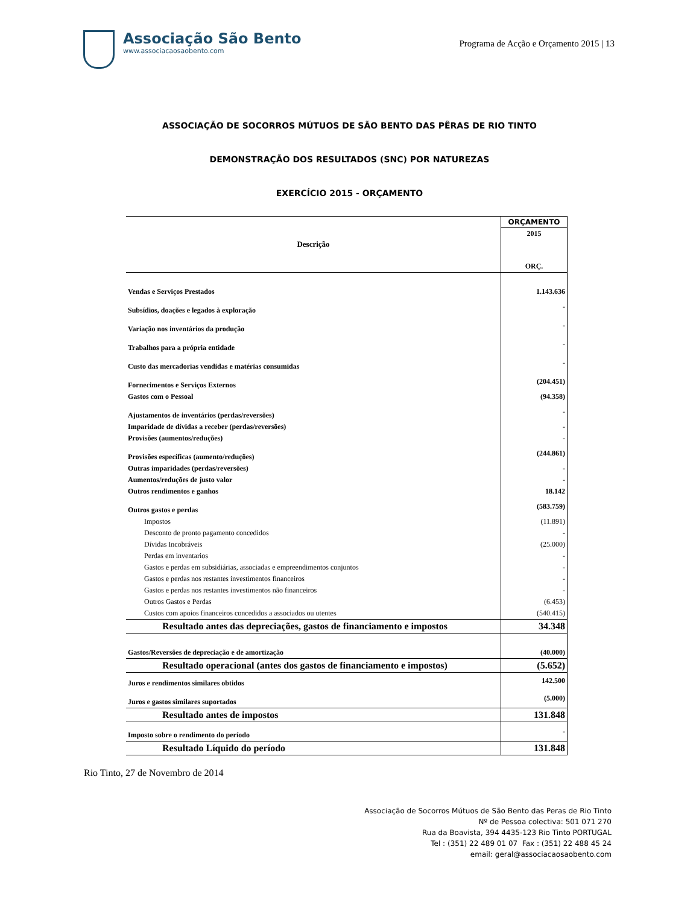Associação São Bento
www.associacaosaobento.com
Programa de Acção e Orçamento 2015 | 13
ASSOCIAÇÃO DE SOCORROS MÚTUOS DE SÃO BENTO DAS PÊRAS DE RIO TINTO
DEMONSTRAÇÃO DOS RESULTADOS (SNC) POR NATUREZAS
EXERCÍCIO 2015 - ORÇAMENTO
| Descrição | ORÇAMENTO |
| --- | --- |
| | 2015 |
| | ORÇ. |
| Vendas e Serviços Prestados | 1.143.636 |
| Subsídios, doações e legados à exploração | - |
| Variação nos inventários da produção | - |
| Trabalhos para a própria entidade | - |
| Custo das mercadorias vendidas e matérias consumidas | - |
| Fornecimentos e Serviços Externos | (204.451) |
| Gastos com o Pessoal | (94.358) |
| Ajustamentos de inventários (perdas/reversões) | - |
| Imparidade de dívidas a receber (perdas/reversões) | - |
| Provisões (aumentos/reduções) | - |
| Provisões específicas (aumento/reduções) | (244.861) |
| Outras imparidades (perdas/reversões) | - |
| Aumentos/reduções de justo valor | - |
| Outros rendimentos e ganhos | 18.142 |
| Outros gastos e perdas | (583.759) |
| Impostos | (11.891) |
| Desconto de pronto pagamento concedidos | - |
| Dívidas Incobráveis | (25.000) |
| Perdas em inventarios | - |
| Gastos e perdas em subsidiárias, associadas e empreendimentos conjuntos | - |
| Gastos e perdas nos restantes investimentos financeiros | - |
| Gastos e perdas nos restantes investimentos não financeiros | - |
| Outros Gastos e Perdas | (6.453) |
| Custos com apoios financeiros concedidos a associados ou utentes | (540.415) |
| Resultado antes das depreciações, gastos de financiamento e impostos | 34.348 |
| Gastos/Reversões de depreciação e de amortização | (40.000) |
| Resultado operacional (antes dos gastos de financiamento e impostos) | (5.652) |
| Juros e rendimentos similares obtidos | 142.500 |
| Juros e gastos similares suportados | (5.000) |
| Resultado antes de impostos | 131.848 |
| Imposto sobre o rendimento do período | - |
| Resultado Líquido do período | 131.848 |
Rio Tinto, 27 de Novembro de 2014
Associação de Socorros Mútuos de São Bento das Peras de Rio Tinto
Nº de Pessoa colectiva: 501 071 270
Rua da Boavista, 394 4435-123 Rio Tinto PORTUGAL
Tel : (351) 22 489 01 07 Fax : (351) 22 488 45 24
email: geral@associacaosaobento.com